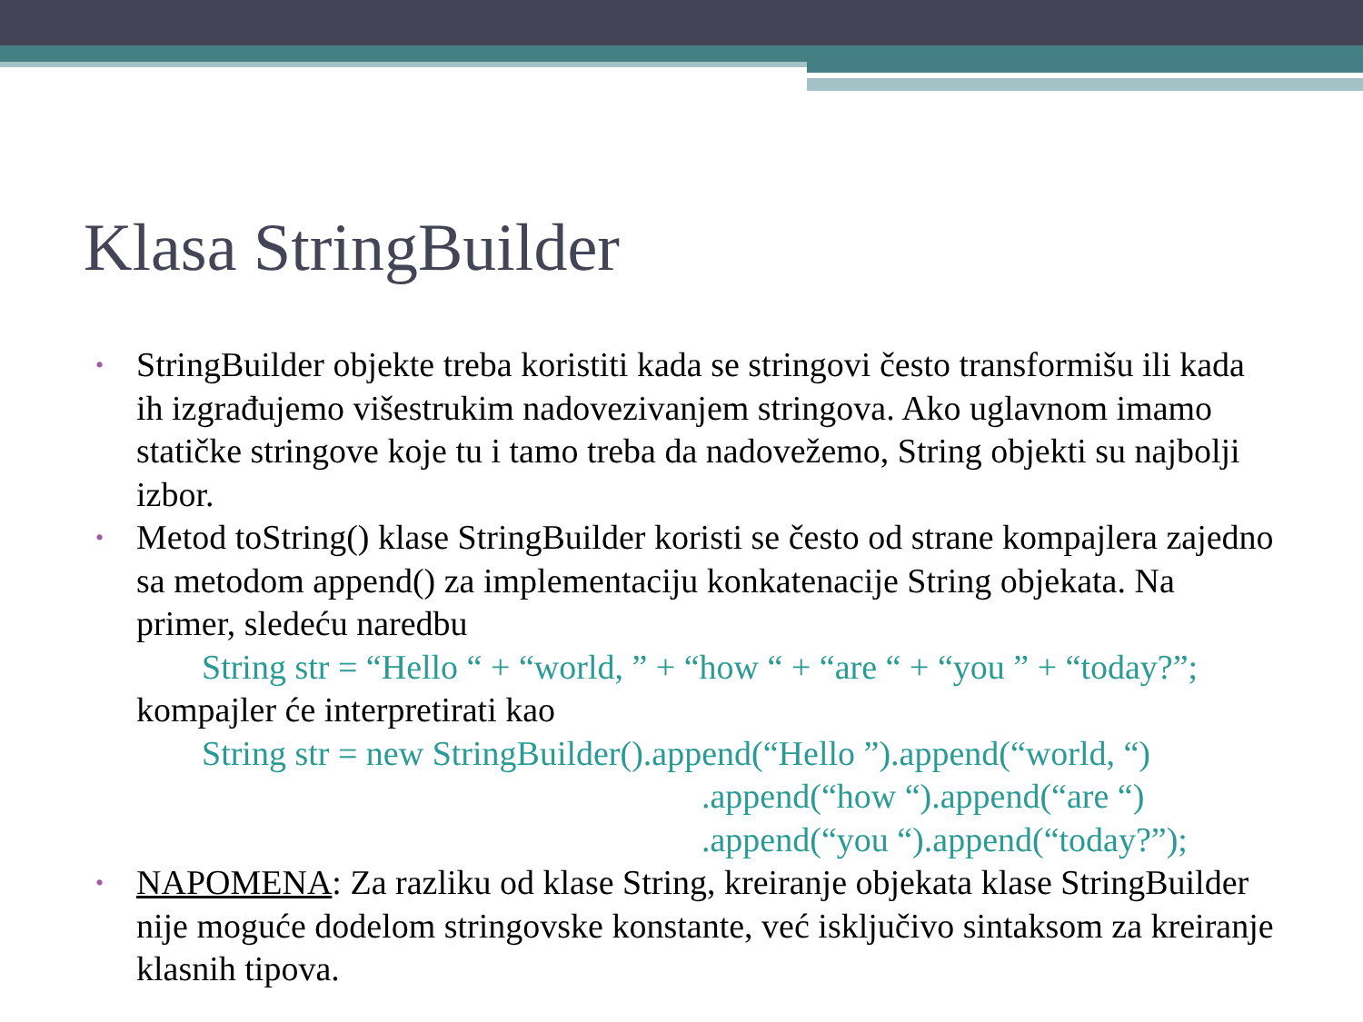Klasa StringBuilder
•
StringBuilder objekte treba koristiti kada se stringovi često transformišu ili kada ih izgrađujemo višestrukim nadovezivanjem stringova. Ako uglavnom imamo statičke stringove koje tu i tamo treba da nadovežemo, String objekti su najbolji izbor.
•
Metod toString() klase StringBuilder koristi se često od strane kompajlera zajedno sa metodom append() za implementaciju konkatenacije String objekata. Na primer, sledeću naredbu
String str = “Hello “ + “world, ” + “how “ + “are “ + “you ” + “today?”;
kompajler će interpretirati kao
String str = new StringBuilder().append(“Hello ”).append(“world, “)
.append(“how “).append(“are “)
.append(“you “).append(“today?”);
•
NAPOMENA: Za razliku od klase String, kreiranje objekata klase StringBuilder nije moguće dodelom stringovske konstante, već isključivo sintaksom za kreiranje klasnih tipova.